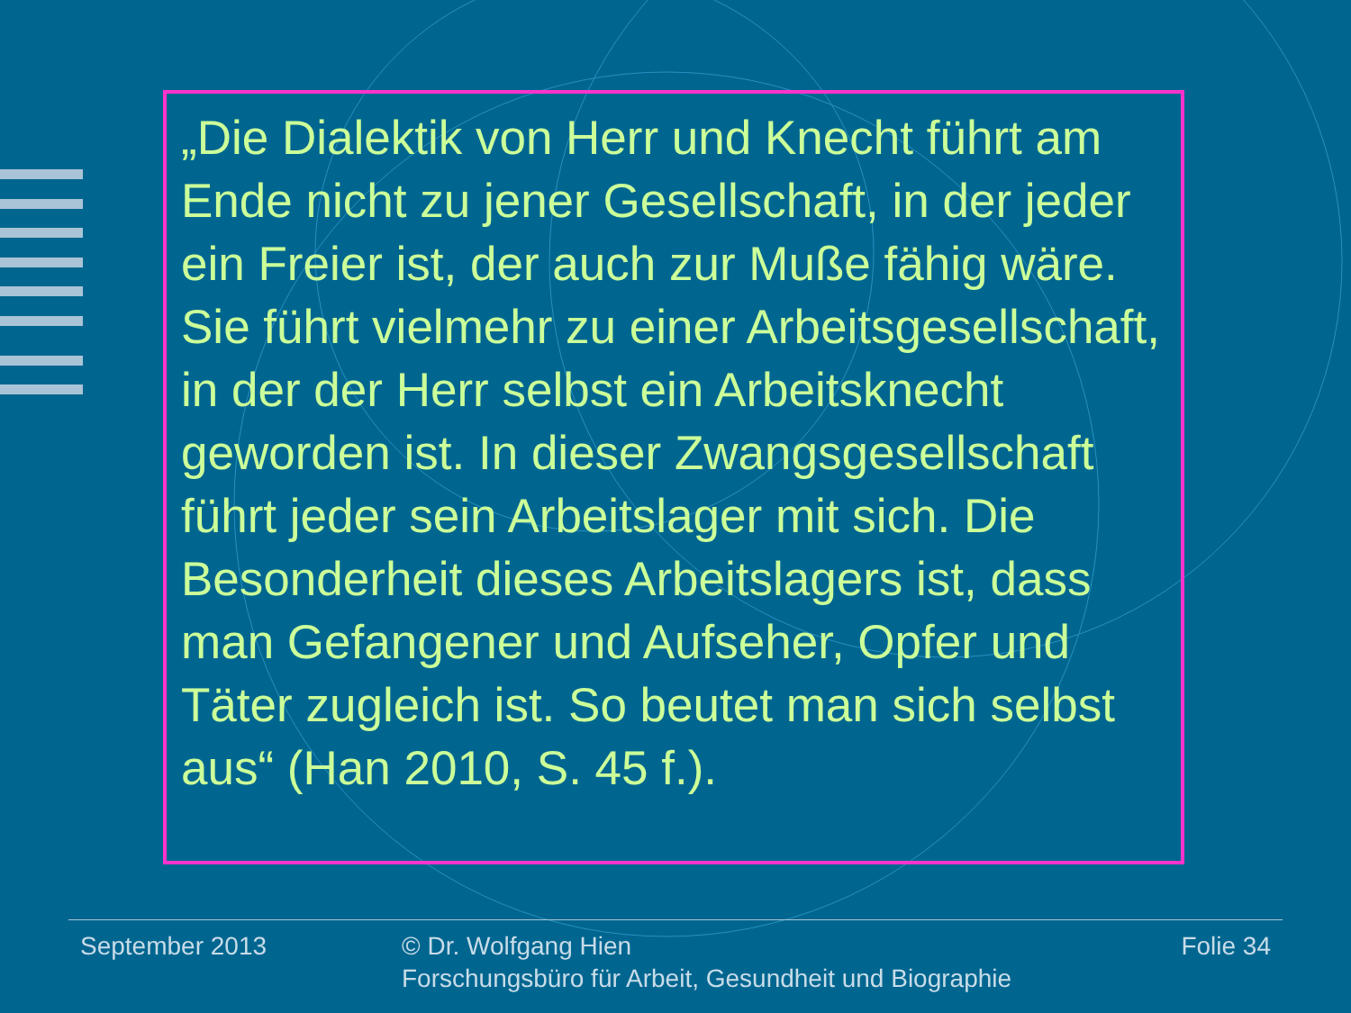„Die Dialektik von Herr und Knecht führt am Ende nicht zu jener Gesellschaft, in der jeder ein Freier ist, der auch zur Muße fähig wäre. Sie führt vielmehr zu einer Arbeitsgesellschaft, in der der Herr selbst ein Arbeitsknecht geworden ist. In dieser Zwangsgesellschaft führt jeder sein Arbeitslager mit sich. Die Besonderheit dieses Arbeitslagers ist, dass man Gefangener und Aufseher, Opfer und Täter zugleich ist. So beutet man sich selbst aus“ (Han 2010, S. 45 f.).
September 2013 © Dr. Wolfgang Hien
Forschungsbüro für Arbeit, Gesundheit und Biographie
Folie 34